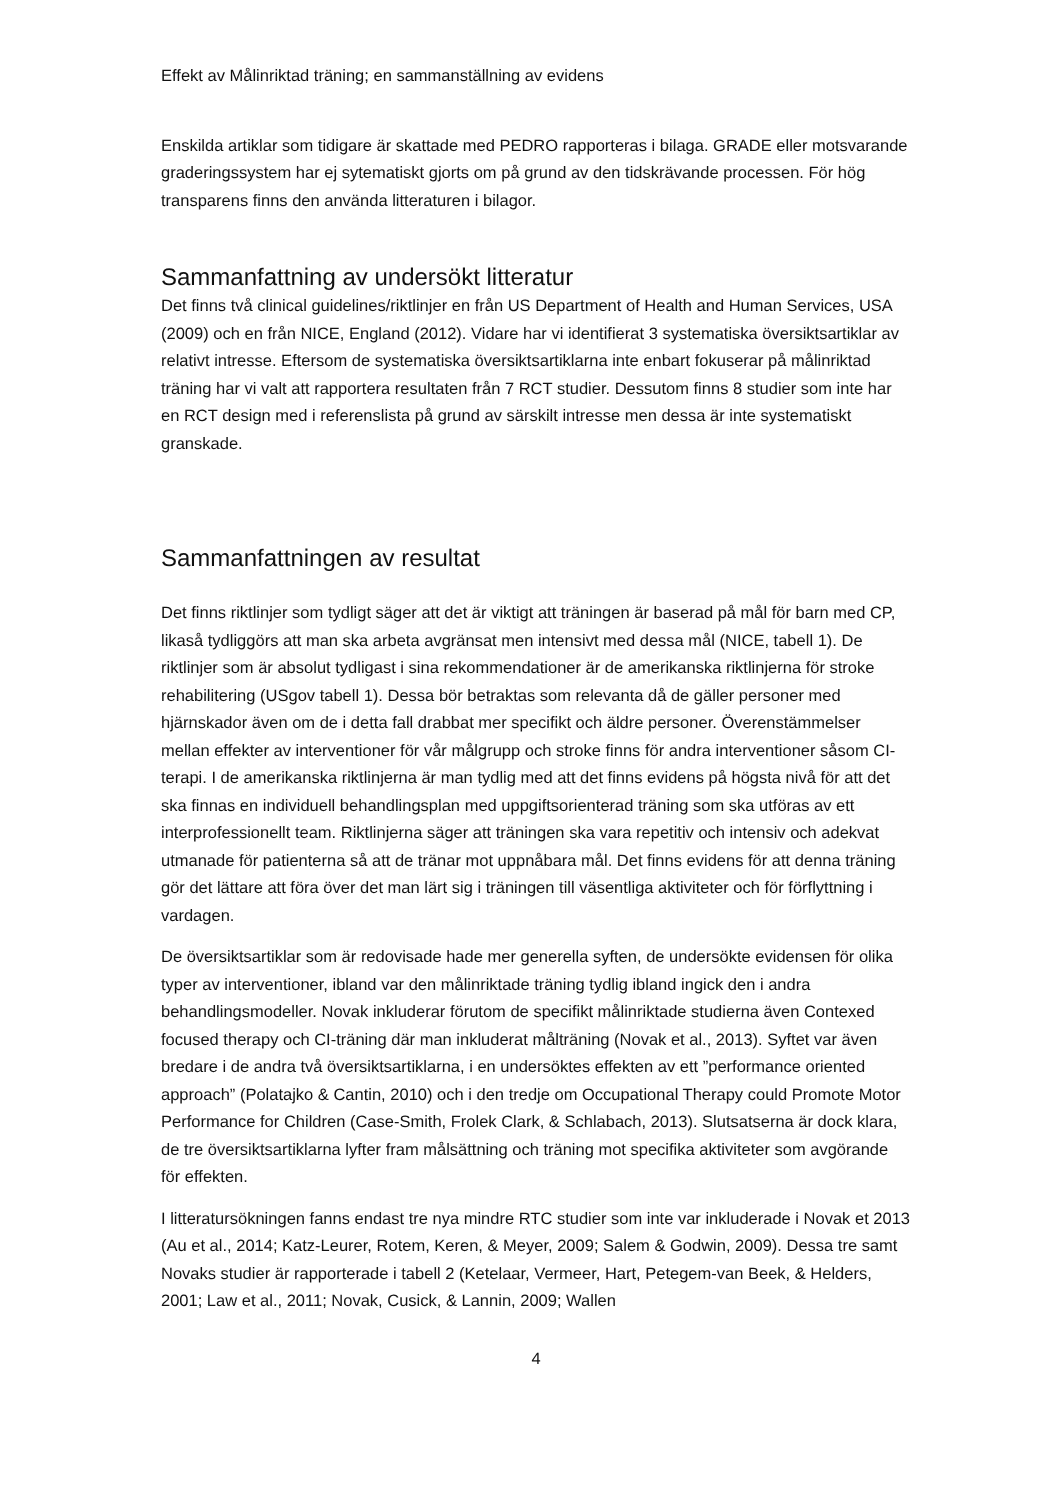Effekt av Målinriktad träning; en sammanställning av evidens
Enskilda artiklar som tidigare är skattade med PEDRO rapporteras i bilaga. GRADE eller motsvarande graderingssystem har ej sytematiskt gjorts om på grund av den tidskrävande processen. För hög transparens finns den använda litteraturen i bilagor.
Sammanfattning av undersökt litteratur
Det finns två clinical guidelines/riktlinjer en från US Department of Health and Human Services, USA (2009) och en från NICE, England (2012). Vidare har vi identifierat 3 systematiska översiktsartiklar av relativt intresse. Eftersom de systematiska översiktsartiklarna inte enbart fokuserar på målinriktad träning har vi valt att rapportera resultaten från 7 RCT studier. Dessutom finns 8 studier som inte har en RCT design med i referenslista på grund av särskilt intresse men dessa är inte systematiskt granskade.
Sammanfattningen av resultat
Det finns riktlinjer som tydligt säger att det är viktigt att träningen är baserad på mål för barn med CP, likaså tydliggörs att man ska arbeta avgränsat men intensivt med dessa mål (NICE, tabell 1). De riktlinjer som är absolut tydligast i sina rekommendationer är de amerikanska riktlinjerna för stroke rehabilitering (USgov tabell 1). Dessa bör betraktas som relevanta då de gäller personer med hjärnskador även om de i detta fall drabbat mer specifikt och äldre personer. Överenstämmelser mellan effekter av interventioner för vår målgrupp och stroke finns för andra interventioner såsom CI-terapi. I de amerikanska riktlinjerna är man tydlig med att det finns evidens på högsta nivå för att det ska finnas en individuell behandlingsplan med uppgiftsorienterad träning som ska utföras av ett interprofessionellt team. Riktlinjerna säger att träningen ska vara repetitiv och intensiv och adekvat utmanade för patienterna så att de tränar mot uppnåbara mål. Det finns evidens för att denna träning gör det lättare att föra över det man lärt sig i träningen till väsentliga aktiviteter och för förflyttning i vardagen.
De översiktsartiklar som är redovisade hade mer generella syften, de undersökte evidensen för olika typer av interventioner, ibland var den målinriktade träning tydlig ibland ingick den i andra behandlingsmodeller. Novak inkluderar förutom de specifikt målinriktade studierna även Contexed focused therapy och CI-träning där man inkluderat målträning (Novak et al., 2013). Syftet var även bredare i de andra två översiktsartiklarna, i en undersöktes effekten av ett ”performance oriented approach” (Polatajko & Cantin, 2010) och i den tredje om Occupational Therapy could Promote Motor Performance for Children (Case-Smith, Frolek Clark, & Schlabach, 2013). Slutsatserna är dock klara, de tre översiktsartiklarna lyfter fram målsättning och träning mot specifika aktiviteter som avgörande för effekten.
I litteratursökningen fanns endast tre nya mindre RTC studier som inte var inkluderade i Novak et 2013 (Au et al., 2014; Katz-Leurer, Rotem, Keren, & Meyer, 2009; Salem & Godwin, 2009). Dessa tre samt Novaks studier är rapporterade i tabell 2 (Ketelaar, Vermeer, Hart, Petegem-van Beek, & Helders, 2001; Law et al., 2011; Novak, Cusick, & Lannin, 2009; Wallen
4